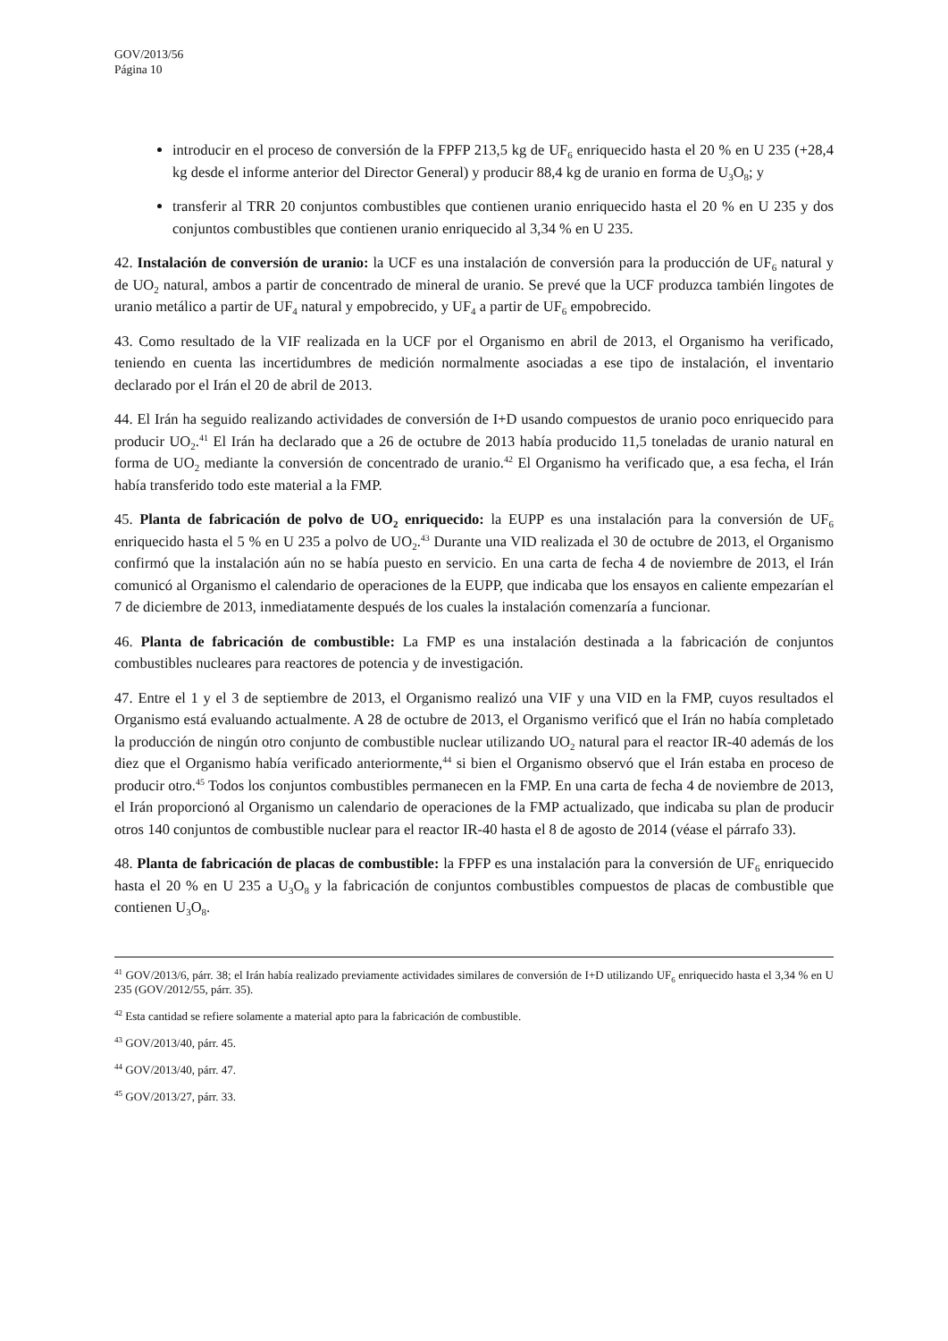GOV/2013/56
Página 10
introducir en el proceso de conversión de la FPFP 213,5 kg de UF<sub>6</sub> enriquecido hasta el 20 % en U 235 (+28,4 kg desde el informe anterior del Director General) y producir 88,4 kg de uranio en forma de U<sub>3</sub>O<sub>8</sub>; y
transferir al TRR 20 conjuntos combustibles que contienen uranio enriquecido hasta el 20 % en U 235 y dos conjuntos combustibles que contienen uranio enriquecido al 3,34 % en U 235.
42. Instalación de conversión de uranio: la UCF es una instalación de conversión para la producción de UF<sub>6</sub> natural y de UO<sub>2</sub> natural, ambos a partir de concentrado de mineral de uranio. Se prevé que la UCF produzca también lingotes de uranio metálico a partir de UF<sub>4</sub> natural y empobrecido, y UF<sub>4</sub> a partir de UF<sub>6</sub> empobrecido.
43. Como resultado de la VIF realizada en la UCF por el Organismo en abril de 2013, el Organismo ha verificado, teniendo en cuenta las incertidumbres de medición normalmente asociadas a ese tipo de instalación, el inventario declarado por el Irán el 20 de abril de 2013.
44. El Irán ha seguido realizando actividades de conversión de I+D usando compuestos de uranio poco enriquecido para producir UO<sub>2</sub>.<sup>41</sup> El Irán ha declarado que a 26 de octubre de 2013 había producido 11,5 toneladas de uranio natural en forma de UO<sub>2</sub> mediante la conversión de concentrado de uranio.<sup>42</sup> El Organismo ha verificado que, a esa fecha, el Irán había transferido todo este material a la FMP.
45. Planta de fabricación de polvo de UO<sub>2</sub> enriquecido: la EUPP es una instalación para la conversión de UF<sub>6</sub> enriquecido hasta el 5 % en U 235 a polvo de UO<sub>2</sub>.<sup>43</sup> Durante una VID realizada el 30 de octubre de 2013, el Organismo confirmó que la instalación aún no se había puesto en servicio. En una carta de fecha 4 de noviembre de 2013, el Irán comunicó al Organismo el calendario de operaciones de la EUPP, que indicaba que los ensayos en caliente empezarían el 7 de diciembre de 2013, inmediatamente después de los cuales la instalación comenzaría a funcionar.
46. Planta de fabricación de combustible: La FMP es una instalación destinada a la fabricación de conjuntos combustibles nucleares para reactores de potencia y de investigación.
47. Entre el 1 y el 3 de septiembre de 2013, el Organismo realizó una VIF y una VID en la FMP, cuyos resultados el Organismo está evaluando actualmente. A 28 de octubre de 2013, el Organismo verificó que el Irán no había completado la producción de ningún otro conjunto de combustible nuclear utilizando UO<sub>2</sub> natural para el reactor IR-40 además de los diez que el Organismo había verificado anteriormente,<sup>44</sup> si bien el Organismo observó que el Irán estaba en proceso de producir otro.<sup>45</sup> Todos los conjuntos combustibles permanecen en la FMP. En una carta de fecha 4 de noviembre de 2013, el Irán proporcionó al Organismo un calendario de operaciones de la FMP actualizado, que indicaba su plan de producir otros 140 conjuntos de combustible nuclear para el reactor IR-40 hasta el 8 de agosto de 2014 (véase el párrafo 33).
48. Planta de fabricación de placas de combustible: la FPFP es una instalación para la conversión de UF<sub>6</sub> enriquecido hasta el 20 % en U 235 a U<sub>3</sub>O<sub>8</sub> y la fabricación de conjuntos combustibles compuestos de placas de combustible que contienen U<sub>3</sub>O<sub>8</sub>.
<sup>41</sup> GOV/2013/6, párr. 38; el Irán había realizado previamente actividades similares de conversión de I+D utilizando UF<sub>6</sub> enriquecido hasta el 3,34 % en U 235 (GOV/2012/55, párr. 35).
<sup>42</sup> Esta cantidad se refiere solamente a material apto para la fabricación de combustible.
<sup>43</sup> GOV/2013/40, párr. 45.
<sup>44</sup> GOV/2013/40, párr. 47.
<sup>45</sup> GOV/2013/27, párr. 33.